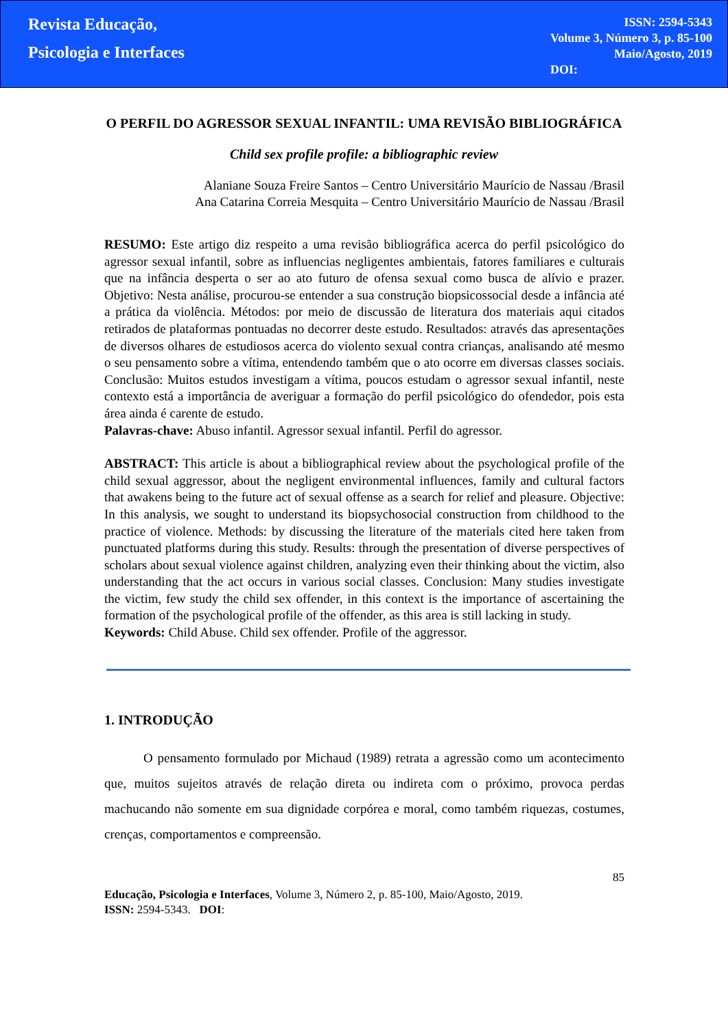Revista Educação, Psicologia e Interfaces
ISSN: 2594-5343
Volume 3, Número 3, p. 85-100
Maio/Agosto, 2019
DOI:
O PERFIL DO AGRESSOR SEXUAL INFANTIL: UMA REVISÃO BIBLIOGRÁFICA
Child sex profile profile: a bibliographic review
Alaniane Souza Freire Santos – Centro Universitário Maurício de Nassau /Brasil
Ana Catarina Correia Mesquita – Centro Universitário Maurício de Nassau /Brasil
RESUMO: Este artigo diz respeito a uma revisão bibliográfica acerca do perfil psicológico do agressor sexual infantil, sobre as influencias negligentes ambientais, fatores familiares e culturais que na infância desperta o ser ao ato futuro de ofensa sexual como busca de alívio e prazer. Objetivo: Nesta análise, procurou-se entender a sua construção biopsicossocial desde a infância até a prática da violência. Métodos: por meio de discussão de literatura dos materiais aqui citados retirados de plataformas pontuadas no decorrer deste estudo. Resultados: através das apresentações de diversos olhares de estudiosos acerca do violento sexual contra crianças, analisando até mesmo o seu pensamento sobre a vítima, entendendo também que o ato ocorre em diversas classes sociais. Conclusão: Muitos estudos investigam a vítima, poucos estudam o agressor sexual infantil, neste contexto está a importância de averiguar a formação do perfil psicológico do ofendedor, pois esta área ainda é carente de estudo.
Palavras-chave: Abuso infantil. Agressor sexual infantil. Perfil do agressor.
ABSTRACT: This article is about a bibliographical review about the psychological profile of the child sexual aggressor, about the negligent environmental influences, family and cultural factors that awakens being to the future act of sexual offense as a search for relief and pleasure. Objective: In this analysis, we sought to understand its biopsychosocial construction from childhood to the practice of violence. Methods: by discussing the literature of the materials cited here taken from punctuated platforms during this study. Results: through the presentation of diverse perspectives of scholars about sexual violence against children, analyzing even their thinking about the victim, also understanding that the act occurs in various social classes. Conclusion: Many studies investigate the victim, few study the child sex offender, in this context is the importance of ascertaining the formation of the psychological profile of the offender, as this area is still lacking in study.
Keywords: Child Abuse. Child sex offender. Profile of the aggressor.
1. INTRODUÇÃO
   O pensamento formulado por Michaud (1989) retrata a agressão como um acontecimento que, muitos sujeitos através de relação direta ou indireta com o próximo, provoca perdas machucando não somente em sua dignidade corpórea e moral, como também riquezas, costumes, crenças, comportamentos e compreensão.
85
Educação, Psicologia e Interfaces, Volume 3, Número 2, p. 85-100, Maio/Agosto, 2019.
ISSN: 2594-5343. DOI: